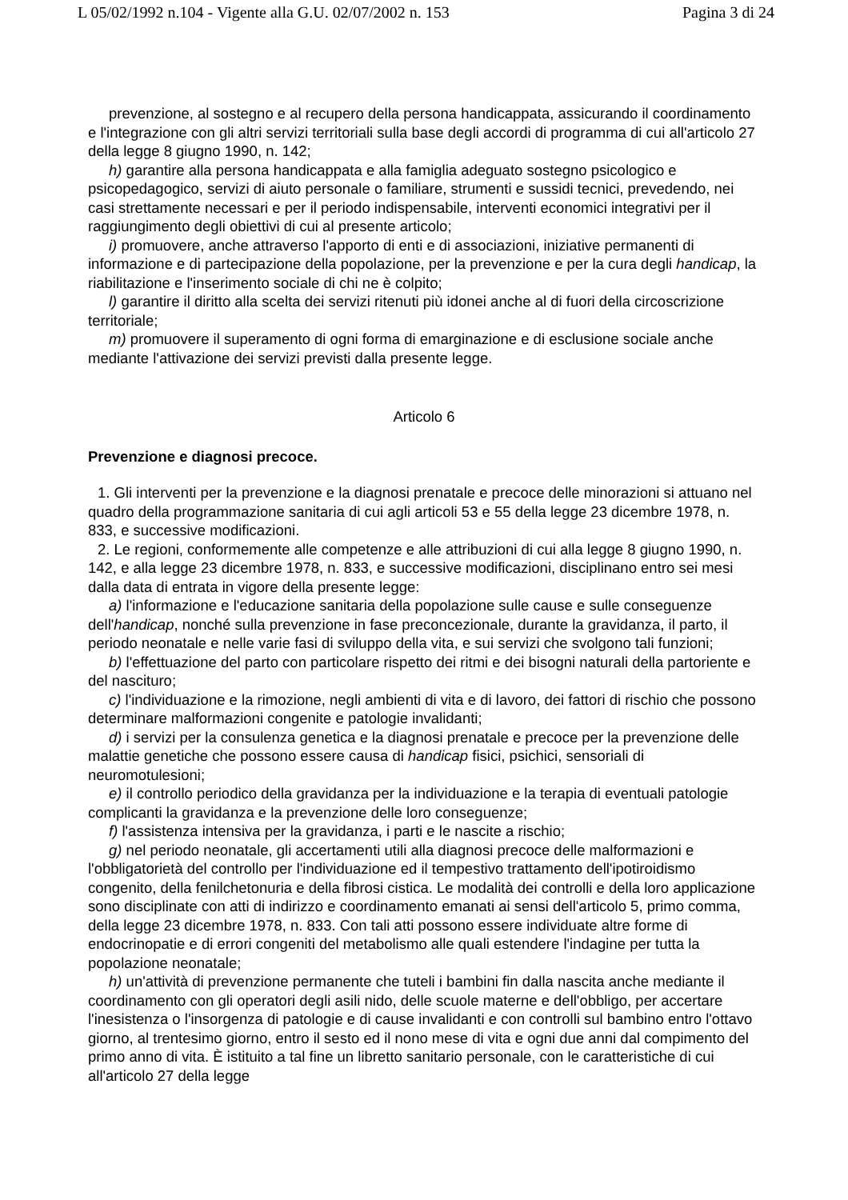L 05/02/1992 n.104 - Vigente alla G.U. 02/07/2002 n. 153 Pagina 3 di 24
prevenzione, al sostegno e al recupero della persona handicappata, assicurando il coordinamento e l'integrazione con gli altri servizi territoriali sulla base degli accordi di programma di cui all'articolo 27 della legge 8 giugno 1990, n. 142;
h) garantire alla persona handicappata e alla famiglia adeguato sostegno psicologico e psicopedagogico, servizi di aiuto personale o familiare, strumenti e sussidi tecnici, prevedendo, nei casi strettamente necessari e per il periodo indispensabile, interventi economici integrativi per il raggiungimento degli obiettivi di cui al presente articolo;
i) promuovere, anche attraverso l'apporto di enti e di associazioni, iniziative permanenti di informazione e di partecipazione della popolazione, per la prevenzione e per la cura degli handicap, la riabilitazione e l'inserimento sociale di chi ne è colpito;
l) garantire il diritto alla scelta dei servizi ritenuti più idonei anche al di fuori della circoscrizione territoriale;
m) promuovere il superamento di ogni forma di emarginazione e di esclusione sociale anche mediante l'attivazione dei servizi previsti dalla presente legge.
Articolo 6
Prevenzione e diagnosi precoce.
1. Gli interventi per la prevenzione e la diagnosi prenatale e precoce delle minorazioni si attuano nel quadro della programmazione sanitaria di cui agli articoli 53 e 55 della legge 23 dicembre 1978, n. 833, e successive modificazioni.
2. Le regioni, conformemente alle competenze e alle attribuzioni di cui alla legge 8 giugno 1990, n. 142, e alla legge 23 dicembre 1978, n. 833, e successive modificazioni, disciplinano entro sei mesi dalla data di entrata in vigore della presente legge:
a) l'informazione e l'educazione sanitaria della popolazione sulle cause e sulle conseguenze dell'handicap, nonché sulla prevenzione in fase preconcezionale, durante la gravidanza, il parto, il periodo neonatale e nelle varie fasi di sviluppo della vita, e sui servizi che svolgono tali funzioni;
b) l'effettuazione del parto con particolare rispetto dei ritmi e dei bisogni naturali della partoriente e del nascituro;
c) l'individuazione e la rimozione, negli ambienti di vita e di lavoro, dei fattori di rischio che possono determinare malformazioni congenite e patologie invalidanti;
d) i servizi per la consulenza genetica e la diagnosi prenatale e precoce per la prevenzione delle malattie genetiche che possono essere causa di handicap fisici, psichici, sensoriali di neuromotulesioni;
e) il controllo periodico della gravidanza per la individuazione e la terapia di eventuali patologie complicanti la gravidanza e la prevenzione delle loro conseguenze;
f) l'assistenza intensiva per la gravidanza, i parti e le nascite a rischio;
g) nel periodo neonatale, gli accertamenti utili alla diagnosi precoce delle malformazioni e l'obbligatorietà del controllo per l'individuazione ed il tempestivo trattamento dell'ipotiroidismo congenito, della fenilchetonuria e della fibrosi cistica. Le modalità dei controlli e della loro applicazione sono disciplinate con atti di indirizzo e coordinamento emanati ai sensi dell'articolo 5, primo comma, della legge 23 dicembre 1978, n. 833. Con tali atti possono essere individuate altre forme di endocrinopatie e di errori congeniti del metabolismo alle quali estendere l'indagine per tutta la popolazione neonatale;
h) un'attività di prevenzione permanente che tuteli i bambini fin dalla nascita anche mediante il coordinamento con gli operatori degli asili nido, delle scuole materne e dell'obbligo, per accertare l'inesistenza o l'insorgenza di patologie e di cause invalidanti e con controlli sul bambino entro l'ottavo giorno, al trentesimo giorno, entro il sesto ed il nono mese di vita e ogni due anni dal compimento del primo anno di vita. È istituito a tal fine un libretto sanitario personale, con le caratteristiche di cui all'articolo 27 della legge